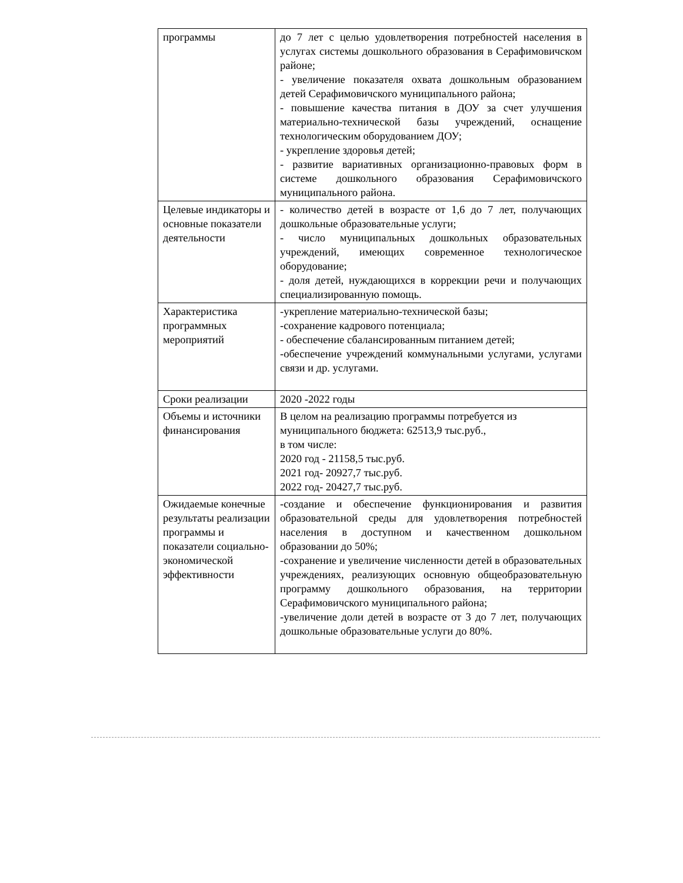| программы | до 7 лет с целью удовлетворения потребностей населения в услугах системы дошкольного образования в Серафимовичском районе; - увеличение показателя охвата дошкольным образованием детей Серафимовичского муниципального района; - повышение качества питания в ДОУ за счет улучшения материально-технической базы учреждений, оснащение технологическим оборудованием ДОУ; - укрепление здоровья детей; - развитие вариативных организационно-правовых форм в системе дошкольного образования Серафимовичского муниципального района. |
| Целевые индикаторы и основные показатели деятельности | - количество детей в возрасте от 1,6 до 7 лет, получающих дошкольные образовательные услуги; - число муниципальных дошкольных образовательных учреждений, имеющих современное технологическое оборудование; - доля детей, нуждающихся в коррекции речи и получающих специализированную помощь. |
| Характеристика программных мероприятий | -укрепление материально-технической базы; -сохранение кадрового потенциала; - обеспечение сбалансированным питанием детей; -обеспечение учреждений коммунальными услугами, услугами связи и др. услугами. |
| Сроки реализации | 2020 -2022 годы |
| Объемы и источники финансирования | В целом на реализацию программы потребуется из муниципального бюджета: 62513,9 тыс.руб., в том числе: 2020 год - 21158,5 тыс.руб. 2021 год- 20927,7 тыс.руб. 2022 год- 20427,7 тыс.руб. |
| Ожидаемые конечные результаты реализации программы и показатели социально-экономической эффективности | -создание и обеспечение функционирования и развития образовательной среды для удовлетворения потребностей населения в доступном и качественном дошкольном образовании до 50%; -сохранение и увеличение численности детей в образовательных учреждениях, реализующих основную общеобразовательную программу дошкольного образования, на территории Серафимовичского муниципального района; -увеличение доли детей в возрасте от 3 до 7 лет, получающих дошкольные образовательные услуги до 80%. |